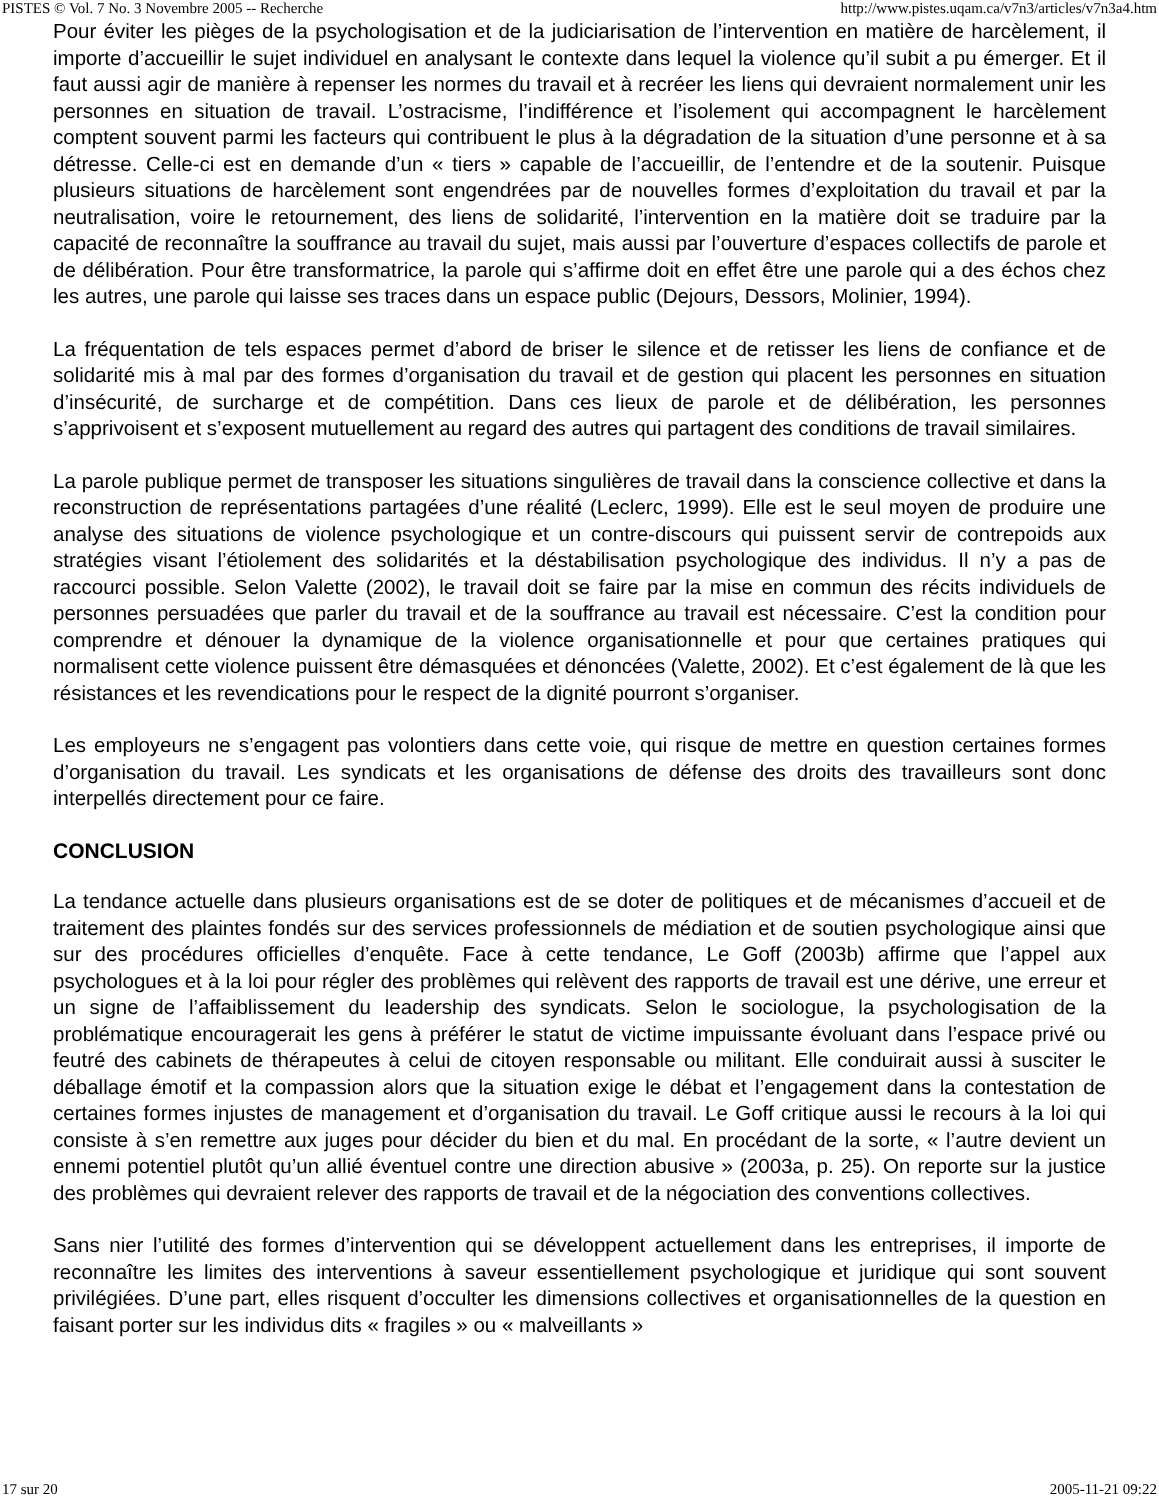PISTES © Vol. 7 No. 3 Novembre 2005 -- Recherche http://www.pistes.uqam.ca/v7n3/articles/v7n3a4.htm
Pour éviter les pièges de la psychologisation et de la judiciarisation de l’intervention en matière de harcèlement, il importe d’accueillir le sujet individuel en analysant le contexte dans lequel la violence qu’il subit a pu émerger. Et il faut aussi agir de manière à repenser les normes du travail et à recréer les liens qui devraient normalement unir les personnes en situation de travail. L’ostracisme, l’indifférence et l’isolement qui accompagnent le harcèlement comptent souvent parmi les facteurs qui contribuent le plus à la dégradation de la situation d’une personne et à sa détresse. Celle-ci est en demande d’un « tiers » capable de l’accueillir, de l’entendre et de la soutenir. Puisque plusieurs situations de harcèlement sont engendrées par de nouvelles formes d’exploitation du travail et par la neutralisation, voire le retournement, des liens de solidarité, l’intervention en la matière doit se traduire par la capacité de reconnaître la souffrance au travail du sujet, mais aussi par l’ouverture d’espaces collectifs de parole et de délibération. Pour être transformatrice, la parole qui s’affirme doit en effet être une parole qui a des échos chez les autres, une parole qui laisse ses traces dans un espace public (Dejours, Dessors, Molinier, 1994).
La fréquentation de tels espaces permet d’abord de briser le silence et de retisser les liens de confiance et de solidarité mis à mal par des formes d’organisation du travail et de gestion qui placent les personnes en situation d’insécurité, de surcharge et de compétition. Dans ces lieux de parole et de délibération, les personnes s’apprivoisent et s’exposent mutuellement au regard des autres qui partagent des conditions de travail similaires.
La parole publique permet de transposer les situations singulières de travail dans la conscience collective et dans la reconstruction de représentations partagées d’une réalité (Leclerc, 1999). Elle est le seul moyen de produire une analyse des situations de violence psychologique et un contre-discours qui puissent servir de contrepoids aux stratégies visant l’étiolement des solidarités et la déstabilisation psychologique des individus. Il n’y a pas de raccourci possible. Selon Valette (2002), le travail doit se faire par la mise en commun des récits individuels de personnes persuadées que parler du travail et de la souffrance au travail est nécessaire. C’est la condition pour comprendre et dénouer la dynamique de la violence organisationnelle et pour que certaines pratiques qui normalisent cette violence puissent être démasquées et dénoncées (Valette, 2002). Et c’est également de là que les résistances et les revendications pour le respect de la dignité pourront s’organiser.
Les employeurs ne s’engagent pas volontiers dans cette voie, qui risque de mettre en question certaines formes d’organisation du travail. Les syndicats et les organisations de défense des droits des travailleurs sont donc interpellés directement pour ce faire.
CONCLUSION
La tendance actuelle dans plusieurs organisations est de se doter de politiques et de mécanismes d’accueil et de traitement des plaintes fondés sur des services professionnels de médiation et de soutien psychologique ainsi que sur des procédures officielles d’enquête. Face à cette tendance, Le Goff (2003b) affirme que l’appel aux psychologues et à la loi pour régler des problèmes qui relèvent des rapports de travail est une dérive, une erreur et un signe de l’affaiblissement du leadership des syndicats. Selon le sociologue, la psychologisation de la problématique encouragerait les gens à préférer le statut de victime impuissante évoluant dans l’espace privé ou feutré des cabinets de thérapeutes à celui de citoyen responsable ou militant. Elle conduirait aussi à susciter le déballage émotif et la compassion alors que la situation exige le débat et l’engagement dans la contestation de certaines formes injustes de management et d’organisation du travail. Le Goff critique aussi le recours à la loi qui consiste à s’en remettre aux juges pour décider du bien et du mal. En procédant de la sorte, « l’autre devient un ennemi potentiel plutôt qu’un allié éventuel contre une direction abusive » (2003a, p. 25). On reporte sur la justice des problèmes qui devraient relever des rapports de travail et de la négociation des conventions collectives.
Sans nier l’utilité des formes d’intervention qui se développent actuellement dans les entreprises, il importe de reconnaître les limites des interventions à saveur essentiellement psychologique et juridique qui sont souvent privilégiées. D’une part, elles risquent d’occulter les dimensions collectives et organisationnelles de la question en faisant porter sur les individus dits « fragiles » ou « malveillants »
17 sur 20 2005-11-21 09:22